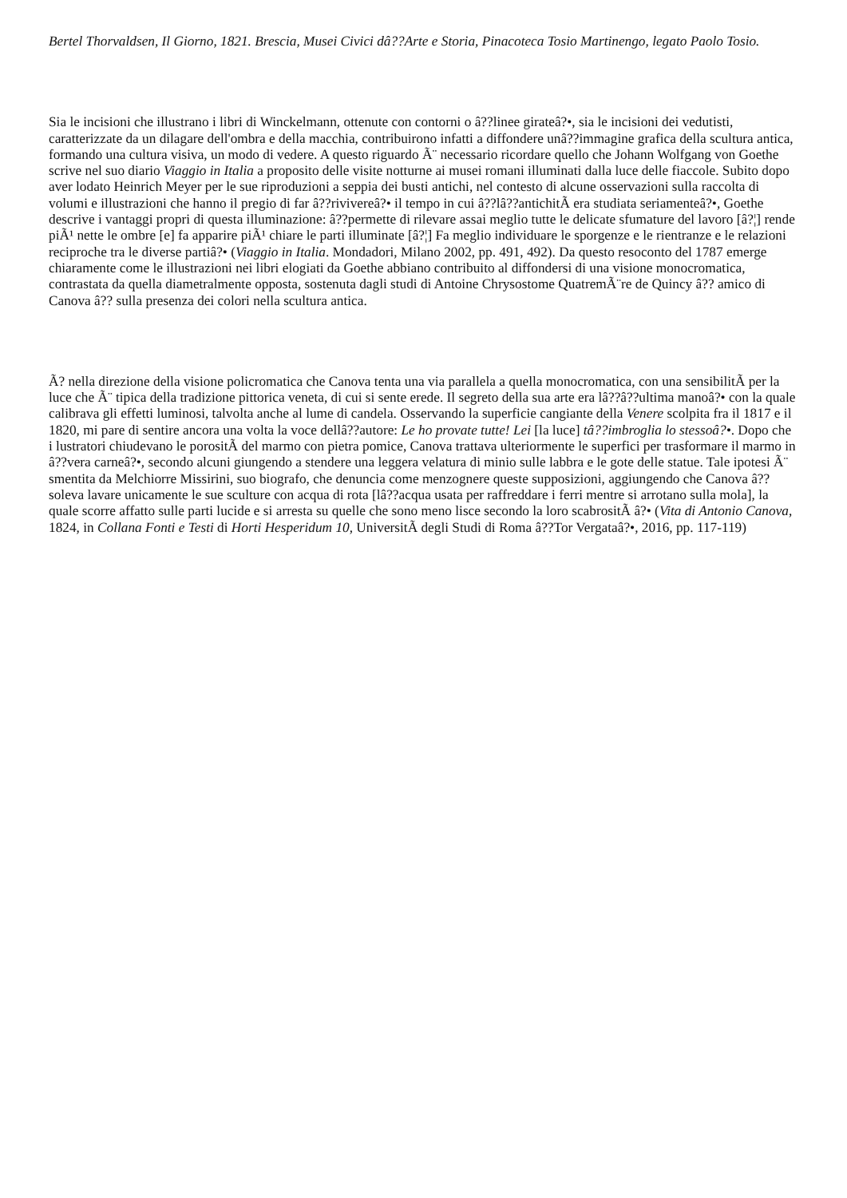Bertel Thorvaldsen, Il Giorno, 1821. Brescia, Musei Civici dâ??Arte e Storia, Pinacoteca Tosio Martinengo, legato Paolo Tosio.
Sia le incisioni che illustrano i libri di Winckelmann, ottenute con contorni o â??linee girateâ?•, sia le incisioni dei vedutisti, caratterizzate da un dilagare dell'ombra e della macchia, contribuirono infatti a diffondere unâ??immagine grafica della scultura antica, formando una cultura visiva, un modo di vedere. A questo riguardo Ã¨ necessario ricordare quello che Johann Wolfgang von Goethe scrive nel suo diario Viaggio in Italia a proposito delle visite notturne ai musei romani illuminati dalla luce delle fiaccole. Subito dopo aver lodato Heinrich Meyer per le sue riproduzioni a seppia dei busti antichi, nel contesto di alcune osservazioni sulla raccolta di volumi e illustrazioni che hanno il pregio di far â??rivivereâ?• il tempo in cui â??lâ??antichitÃ era studiata seriamenteâ?•, Goethe descrive i vantaggi propri di questa illuminazione: â??permette di rilevare assai meglio tutte le delicate sfumature del lavoro [â?¦] rende piÃ¹ nette le ombre [e] fa apparire piÃ¹ chiare le parti illuminate [â?¦] Fa meglio individuare le sporgenze e le rientranze e le relazioni reciproche tra le diverse partiâ?• (Viaggio in Italia. Mondadori, Milano 2002, pp. 491, 492). Da questo resoconto del 1787 emerge chiaramente come le illustrazioni nei libri elogiati da Goethe abbiano contribuito al diffondersi di una visione monocromatica, contrastata da quella diametralmente opposta, sostenuta dagli studi di Antoine Chrysostome QuatremÃ¨re de Quincy â?? amico di Canova â?? sulla presenza dei colori nella scultura antica.
Ã? nella direzione della visione policromatica che Canova tenta una via parallela a quella monocromatica, con una sensibilitÃ per la luce che Ã¨ tipica della tradizione pittorica veneta, di cui si sente erede. Il segreto della sua arte era lâ??â??ultima manoâ?• con la quale calibrava gli effetti luminosi, talvolta anche al lume di candela. Osservando la superficie cangiante della Venere scolpita fra il 1817 e il 1820, mi pare di sentire ancora una volta la voce dellâ??autore: Le ho provate tutte! Lei [la luce] tâ??imbroglia lo stessoâ?•. Dopo che i lustratori chiudevano le porositÃ del marmo con pietra pomice, Canova trattava ulteriormente le superfici per trasformare il marmo in â??vera carneâ?•, secondo alcuni giungendo a stendere una leggera velatura di minio sulle labbra e le gote delle statue. Tale ipotesi Ã¨ smentita da Melchiorre Missirini, suo biografo, che denuncia come menzognere queste supposizioni, aggiungendo che Canova â??soleva lavare unicamente le sue sculture con acqua di rota [lâ??acqua usata per raffreddare i ferri mentre si arrotano sulla mola], la quale scorre affatto sulle parti lucide e si arresta su quelle che sono meno lisce secondo la loro scabrositÃ â?• (Vita di Antonio Canova, 1824, in Collana Fonti e Testi di Horti Hesperidum 10, UniversitÃ degli Studi di Roma â??Tor Vergataâ?•, 2016, pp. 117-119)